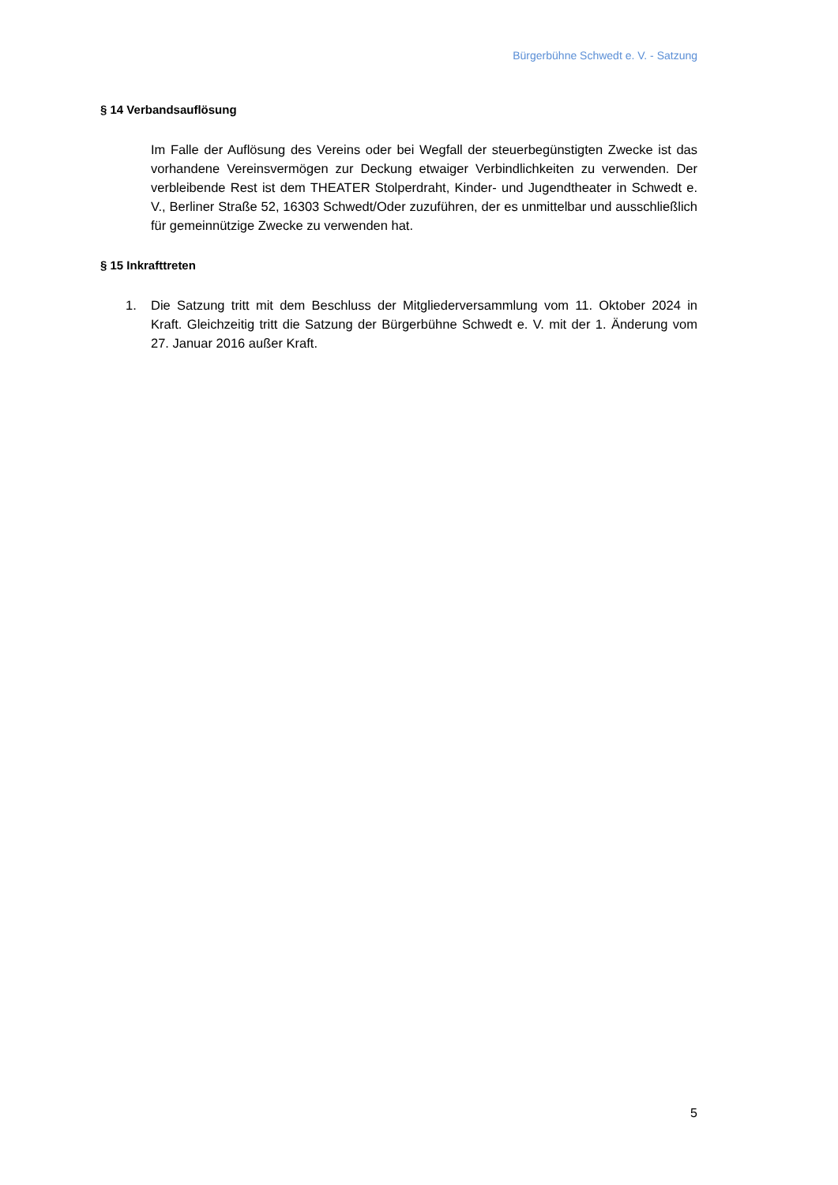Bürgerbühne Schwedt e. V. - Satzung
§ 14 Verbandsauflösung
Im Falle der Auflösung des Vereins oder bei Wegfall der steuerbegünstigten Zwecke ist das vorhandene Vereinsvermögen zur Deckung etwaiger Verbindlichkeiten zu verwenden. Der verbleibende Rest ist dem THEATER Stolperdraht, Kinder- und Jugendtheater in Schwedt e. V., Berliner Straße 52, 16303 Schwedt/Oder zuzuführen, der es unmittelbar und ausschließlich für gemeinnützige Zwecke zu verwenden hat.
§ 15 Inkrafttreten
1. Die Satzung tritt mit dem Beschluss der Mitgliederversammlung vom 11. Oktober 2024 in Kraft. Gleichzeitig tritt die Satzung der Bürgerbühne Schwedt e. V. mit der 1. Änderung vom 27. Januar 2016 außer Kraft.
5